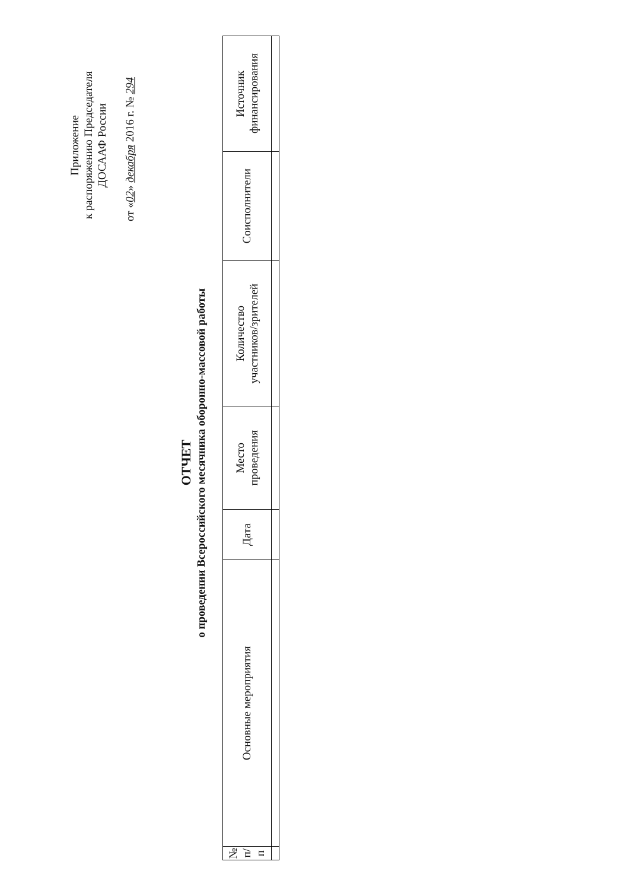Приложение
к распоряжению Председателя
ДОСААФ России
от «02» декабря 2016 г. № 294
ОТЧЕТ
о проведении Всероссийского месячника оборонно-массовой работы
| № п/п | Основные мероприятия | Дата | Место проведения | Количество участников/зрителей | Соисполнители | Источник финансирования |
| --- | --- | --- | --- | --- | --- | --- |